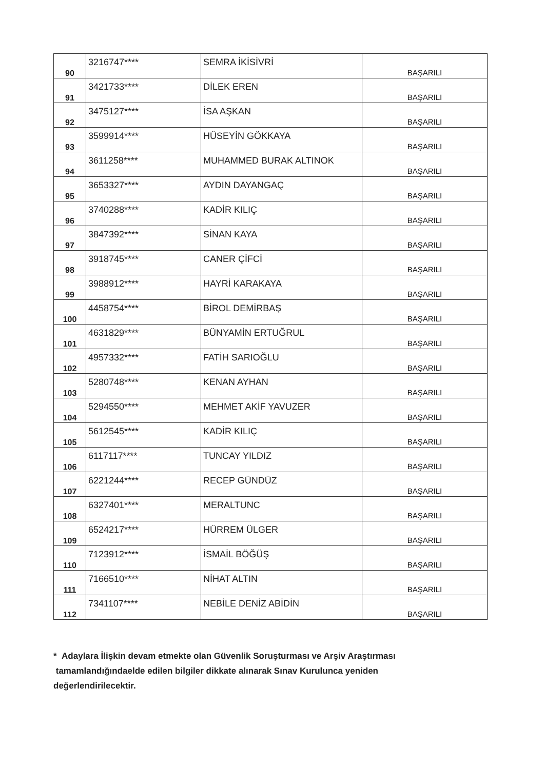| 90 | 3216747**** | SEMRA İKİSİVRİ | BAŞARILI |
| 91 | 3421733**** | DİLEK EREN | BAŞARILI |
| 92 | 3475127**** | İSA AŞKAN | BAŞARILI |
| 93 | 3599914**** | HÜSEYİN GÖKKAYA | BAŞARILI |
| 94 | 3611258**** | MUHAMMED BURAK ALTINOK | BAŞARILI |
| 95 | 3653327**** | AYDIN DAYANGAÇ | BAŞARILI |
| 96 | 3740288**** | KADİR KILIÇ | BAŞARILI |
| 97 | 3847392**** | SİNAN KAYA | BAŞARILI |
| 98 | 3918745**** | CANER ÇİFCİ | BAŞARILI |
| 99 | 3988912**** | HAYRİ KARAKAYA | BAŞARILI |
| 100 | 4458754**** | BİROL DEMİRBAŞ | BAŞARILI |
| 101 | 4631829**** | BÜNYAMİN ERTUĞRUL | BAŞARILI |
| 102 | 4957332**** | FATİH SARIOĞLU | BAŞARILI |
| 103 | 5280748**** | KENAN AYHAN | BAŞARILI |
| 104 | 5294550**** | MEHMET AKİF YAVUZER | BAŞARILI |
| 105 | 5612545**** | KADİR KILIÇ | BAŞARILI |
| 106 | 6117117**** | TUNCAY YILDIZ | BAŞARILI |
| 107 | 6221244**** | RECEP GÜNDÜZ | BAŞARILI |
| 108 | 6327401**** | MERALTUNC | BAŞARILI |
| 109 | 6524217**** | HÜRREM ÜLGER | BAŞARILI |
| 110 | 7123912**** | İSMAİL BÖĞÜŞ | BAŞARILI |
| 111 | 7166510**** | NİHAT ALTIN | BAŞARILI |
| 112 | 7341107**** | NEBİLE DENİZ ABİDİN | BAŞARILI |
* Adaylara İlişkin devam etmekte olan Güvenlik Soruşturması ve Arşiv Araştırması
tamamlandığındaelde edilen bilgiler dikkate alınarak Sınav Kurulunca yeniden
değerlendirilecektir.